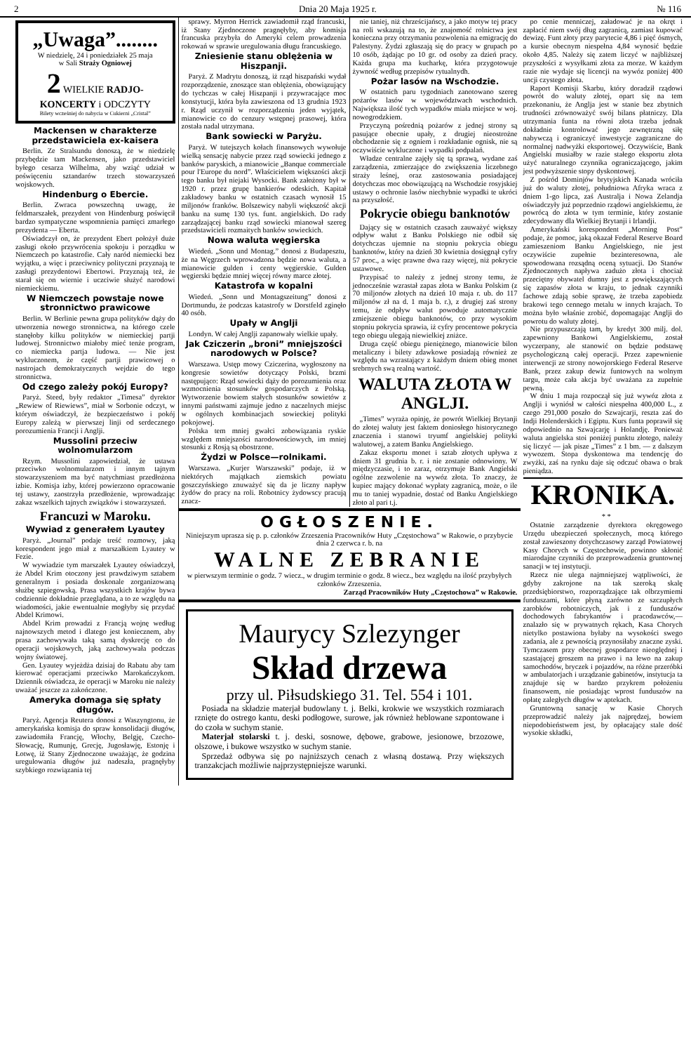2 Dnia 20 Maja 1925 r. № 116
„Uwaga”........
W niedzielę, 24 i poniedziałek 25 maja
w Sali Straży Ogniowej
2 WIELKIE RADJO-KONCERTY i ODCZYTY
Bilety wcześniej do nabycia w Cukierni „Cristal”
Mackensen w charakterze przedstawiciela ex-kaisera
Berlin. Ze Stralsundu donoszą, że w niedzielę przybędzie tam Mackensen, jako przedstawiciel byłego cesarza Wilhelma, aby wziąć udział w poświęceniu sztandarów trzech stowarzyszeń wojskowych.
Hindenburg o Ebercie.
Berlin. Zwraca powszechną uwagę, że feldmarszałek, prezydent von Hindenburg poświęcił bardzo sympatyczne wspomnienia pamięci zmarłego prezydenta — Eberta.
Oświadczył on, że prezydent Ebert położył duże zasługi około przywrócenia spokoju i porządku w Niemczech po katastrofie. Cały naród niemiecki bez wyjątku, a więc i przeciwnicy polityczni przyznają te zasługi prezydentowi Ebertowi. Przyznają też, że starał się on wiernie i uczciwie służyć narodowi niemieckiemu.
W Niemczech powstaje nowe stronnictwo prawicowe
Berlin. W Berlinie pewna grupa polityków dąży do utworzenia nowego stronnictwa, na którego czele stanęłoby kilku polityków w niemieckiej partji ludowej. Stronnictwo miałoby mieć tenże program, co niemiecka partja ludowa. — Nie jest wykluczonem, że część partji prawicowej o nastrojach demokratycznych wejdzie do tego stronnictwa.
Od czego zależy pokój Europy?
Paryż. Steed, były redaktor „Timesa” dyrektor „Rewiew of Riewiews”, miał w Sorbonie odczyt, w którym oświadczył, że bezpieczeństwo i pokój Europy zależą w pierwszej linji od serdecznego porozumienia Francji i Anglji.
Mussolini przeciw wolnomularzom
Rzym. Mussolini zapowiedział, że ustawa przeciwko wolnomularzom i innym tajnym stowarzyszeniom ma być natychmiast przedłożona izbie. Komisja izby, której powierzono opracowanie tej ustawy, zaostrzyła przedłożenie, wprowadzając zakaz wszelkich tajnych związków i stowarzyszeń.
Francuzi w Maroku.
Wywiad z generałem Lyautey
Paryż. „Journal” podaje treść rozmowy, jaką korespondent jego miał z marszałkiem Lyautey w Fezie.
W wywiadzie tym marszałek Lyautey oświadczył, że Abdel Krim otoczony jest prawdziwym sztabem generalnym i posiada doskonale zorganizowaną służbę szpiegowską. Prasa wszystkich krajów bywa codziennie dokładnie przeglądana, a to ze względu na wiadomości, jakie ewentualnie mogłyby się przydać Abdel Krimowi.
Abdel Krim prowadzi z Francją wojnę według najnowszych metod i dlatego jest koniecznem, aby prasa zachowywała taką samą dyskrecję co do operacji wojskowych, jaką zachowywała podczas wojny światowej.
Gen. Lyautey wyjeżdża dzisiaj do Rabatu aby tam kierować operacjami przeciwko Marokańczykom. Dziennik oświadcza, że operacji w Maroku nie należy uważać jeszcze za zakończone.
Ameryka domaga się spłaty długów.
Paryż. Agencja Reutera donosi z Waszyngtonu, że amerykańska komisja do spraw konsolidacji długów, zawiadomiła Francję, Włochy, Belgję, Czecho-Słowację, Rumunję, Grecję, Jugosławję, Estonję i Łotwę, iż Stany Zjednoczone uważając, że godzina uregulowania długów już nadeszła, pragnęłyby szybkiego rozwiązania tej
sprawy. Myrron Herrick zawiadomił rząd francuski, iż Stany Zjednoczone pragnęłyby, aby komisja francuska przybyła do Ameryki celem prowadzenia rokowań w sprawie uregulowania długu francuskiego.
Zniesienie stanu oblężenia w Hiszpanji.
Paryż. Z Madrytu donoszą, iż rząd hiszpański wydał rozporządzenie, znoszące stan oblężenia, obowiązujący do tychczas w całej Hiszpanji i przywracające moc konstytucji, która była zawieszona od 13 grudnia 1923 r. Rząd uczynił w rozporządzeniu jeden wyjątek, mianowicie co do cenzury wstępnej prasowej, która została nadal utrzymana.
Bank sowiecki w Paryżu.
Paryż. W tutejszych kołach finansowych wywołuje wielką sensację nabycie przez rząd sowiecki jednego z banków paryskich, a mianowicie „Banque commerciale pour l'Europe du nord”. Właścicielem większości akcji tego banku był niejaki Wysocki. Bank założony był w 1920 r. przez grupę bankierów odeskich. Kapitał zakładowy banku w ostatnich czasach wynosił 15 miljonów franków. Bolszewicy nabyli większość akcji banku na sumę 130 tys. funt. angielskich. Do rady zarządzającej banku rząd sowiecki mianował szereg przedstawicieli rozmaitych banków sowieckich.
Nowa waluta węgierska
Wiedeń. „Sonn und Montag.” donosi z Budapesztu, że na Węgrzech wprowadzona będzie nowa waluta, a mianowicie gulden i centy węgierskie. Gulden węgierski będzie mniej więcej równy marce złotej.
Katastrofa w kopalni
Wiedeń. „Sonn und Montagszeitung” donosi z Dortmundu, że podczas katastrofy w Dorstfeld zginęło 40 osób.
Upały w Anglji
Londyn. W całej Anglji zapanowały wielkie upały.
Jak Cziczerin „broni” mniejszości narodowych w Polsce?
Warszawa. Ustęp mowy Cziczerina, wygłoszony na kongresie sowietów dotyczący Polski, brzmi następująco: Rząd sowiecki dąży do porozumienia oraz wzmocnienia stosunków gospodarczych z Polską. Wytworzenie bowiem stałych stosunków sowietów z innymi państwami zajmuje jedno z naczelnych miejsc w ogólnych kombinacjach sowieckiej polityki pokojowej.
Polska tem mniej gwałci zobowiązania ryskie względem mniejszości narodowościowych, im mniej stosunki z Rosją są obostrzone.
Żydzi w Polsce—rolnikami.
Warszawa. „Kurjer Warszawski” podaje, iż w niektórych majątkach ziemskich powiatu goszczyńskiego znuważyć się da je liczny napływ żydów do pracy na roli. Robotnicy żydowscy pracują znacz-
nie taniej, niż chrześcijańscy, a jako motyw tej pracy na roli wskazują na to, że znajomość rolnictwa jest konieczna przy otrzymaniu pozwolenia na emigrację do Palestyny. Żydzi zgłaszają się do pracy w grupach po 10 osób, żądając po 10 gr. od osoby za dzień pracy. Każda grupa ma kucharkę, która przygotowuje żywność według przepisów rytualnydh.
Pożar lasów na Wschodzie.
W ostatnich paru tygodniach zanotowano szereg pożarów lasów w województwach wschodnich. Największa ilość tych wypadków miała miejsce w woj. nowogrodzkiem.
Przyczyną pośrednią pożarów z jednej strony są pasujące obecnie upały, z drugiej nieostrożne obchodzenie się z ogniem i rozkładanie ognisk, nie są oczywiście wykluczone i wypadki podpalań.
Władze centralne zajęły się tą sprawą, wydane zaś zarządzenia, zmierzające do zwiększenia liczebnego straży leśnej, oraz zastosowania posiadającej dotychczas moc obowiązującą na Wschodzie rosyjskiej ustawy o ochronie lasów niechybnie wypadki te ukróci na przyszłość.
Pokrycie obiegu banknotów
Dający się w ostatnich czasach zauważyć większy odpływ walut z Banku Polskiego nie odbił się dotychczas ujemnie na stopniu pokrycia obiegu banknotów, który na dzień 30 kwietnia dosięgnął cyfry 57 proc., a więc prawne dwa razy więcej, niż pokrycie ustawowe.
Przypisać to należy z jednej strony temu, że jednocześnie wzrastał zapas złota w Banku Polskim (z 70 miljonów złotych na dzień 10 maja r. ub. do 117 miljonów zł na d. 1 maja b. r.), z drugiej zaś strony temu, że odpływ walut powoduje automatycznie zmiejszenie obiegu banknotów, co przy wysokim stopniu pokrycia sprawia, iż cyfry procentowe pokrycia tego obiegu ulegają niewielkiej zniżce.
Druga część obiegu pieniężnego, mianowicie bilon metaliczny i bilety zdawkowe posiadają również ze względu na wzrastający z każdym dniem obieg monet srebrnych swą realną wartość.
WALUTA ZŁOTA W ANGLJI.
„Times” wyraża opinję, że powrót Wielkiej Brytanji do złotej waluty jest faktem doniosłego historycznego znaczenia i stanowi tryumf angielskiej polityki walutowej, a zatem Banku Angielskiego.
Zakaz eksportu monet i sztab złotych upływa z dniem 31 grudnia b. r. i nie zostanie odnowiony. W międzyczasie, i to zaraz, otrzymuje Bank Angielski ogólne zezwolenie na wywóz złota. To znaczy, że kupiec mający dokonać wypłaty zagranicą, może, o ile mu to taniej wypadnie, dostać od Banku Angielskiego złoto al pari t.j.
OGŁOSZENIE.
Niniejszym uprasza się p. p. członków Zrzeszenia Pracowników Huty „Częstochowa” w Rakowie, o przybycie dnia 2 czerwca r. b. na
WALNE ZEBRANIE
w pierwszym terminie o godz. 7 wiecz., w drugim terminie o godz. 8 wiecz., bez względu na ilość przybyłych członków Zrzeszenia.
Zarząd Pracowników Huty „Częstochowa” w Rakowie.
Maurycy Szlezynger
Skład drzewa
przy ul. Piłsudskiego 31. Tel. 554 i 101.
Posiada na składzie materjał budowlany t. j. Belki, krokwie we wszystkich rozmiarach rznięte do ostrego kantu, deski podłogowe, surowe, jak również heblowane szpontowane i do czoła w suchym stanie.
Materjał stolarski t. j. deski, sosnowe, dębowe, grabowe, jesionowe, brzozowe, olszowe, i bukowe wszystko w suchym stanie.
Sprzedaż odbywa się po najniższych cenach z własną dostawą. Przy większych tranzakcjach możliwie najprzystępniejsze warunki.
po cenie menniczej, załadować je na okręt i zapłacić niem swój dług zagranicą, zamiast kupować dewizę. Funt złoty przy parytecie 4,86 i pięć ósmych, a kursie obecnym niespełna 4,84 wynosić będzie około 4,85. Należy się zatem liczyć w najbliższej przyszłości z wysyłkami złota za morze. W każdym razie nie wydaje się licencji na wywóz poniżej 400 uncji czystego złota.
Raport Komisji Skarbu, który doradził rządowi powrót do waluty złotej, opart się na tem przekonaniu, że Anglja jest w stanie bez zbytnich trudności zrównoważyć swój bilans płatniczy. Dla utrzymania funta na równi złota trzeba jednak dokładnie kontrolować jego zewnętrzną siłę nabywczą i ograniczyć inwestycje zagraniczne do normalnej nadwyżki eksportowej. Oczywiście, Bank Angielski musiałby w razie stałego eksportu złota użyć naturalnego czynnika ograniczającego, jakim jest podwyższenie stopy dyskontowej.
Z pośród Dominjów brytyjskich Kanada wróciła już do waluty złotej, południowa Afryka wraca z dniem 1-go lipca, zaś Australja i Nowa Zelandja oświadczyły już poprzednio rządowi angielskiemu, że powrócą do złota w tym terminie, który zostanie zdecydowany dla Wielkiej Brytanji i Irlandji.
Amerykański korespondent „Morning Post” podaje, że pomoc, jaką okazał Federal Reserve Board zamieszeniom Banku Angielskiego, nie jest oczywiście zupełnie bezinteresowna, ale spowodowana rozsądną oceną sytuacji. Do Stanów Zjednoczonych napływa zadużo złota i chociaż przeciętny obywatel dumny jest z powiększających się zapasów złota w kraju, to jednak czynniki fachowe zdają sobie sprawę, że trzeba zapobiedz brakowi tego cennego metalu w innych krajach. To można było właśnie zrobić, dopomagając Anglji do powrotu do waluty złotej.
Nie przypuszczają tam, by kredyt 300 milj. dol. zapewniony Bankowi Angielskiemu, został wyczerpany, ale stanowić on będzie podstawę psychologiczną całej operacji. Przez zapewnienie interwencji ze strony nowojorskiego Federal Reserve Bank, przez zakup dewiz funtowych na wolnym targu, może cała akcja być uważana za zupełnie pewną.
W dniu 1 maja rozpoczął się już wywóz złota z Anglji i wyniósł w całości niespełna 400,000 L., z czego 291,000 poszło do Szwajcarji, reszta zaś do Indji Holenderskich i Egiptu. Kurs funta poprawił się odpowiednio na Szwajcarję i Holandję. Ponieważ waluta angielska stoi poniżej punktu złotego, należy się liczyć — jak pisze „Times” z 1 bm. — z dalszym wywozem. Stopa dyskontowa ma tendencję do zwyżki, zaś na rynku daje się odczuć obawa o brak pieniądza.
KRONIKA.
* *
Ostatnie zarządzenie dyrektora okręgowego Urzędu ubezpieczeń społecznych, mocą którego został zawieszony dotychczasowy zarząd Powiatowej Kasy Chorych w Częstochowie, powinno skłonić miarodajne czynniki do przeprowadzenia gruntownej sanacji w tej instytucji.
Rzecz nie ulega najmniejszej wątpliwości, że gdyby zakrojone na tak szeroką skalę przedsiębiorstwo, rozporządzające tak olbrzymiemi funduszami, które płyną zarówno ze szczupłych zarobków robotniczych, jak i z funduszów dochodowych fabrykantów i pracodawców,— znalazło się w prywatnych rękach, Kasa Chorych nietylko postawiona byłaby na wysokości swego zadania, ale z pewnością przynosiłaby znaczne zyski. Tymczasem przy obecnej gospodarce nieoględnej i szastającej groszem na prawo i na lewo na zakup samochodów, bryczek i pojazdów, na różne przeróbki w ambulatorjach i urządzanie gabinetów, instytucja ta znajduje się w bardzo przykrem położeniu finansowem, nie posiadając wprost funduszów na opłatę zaległych długów w aptekach.
Gruntowną sanację w Kasie Chorych przeprowadzić należy jak najprędzej, bowiem niepodobieństwem jest, by opłacający stale dość wysokie składki,